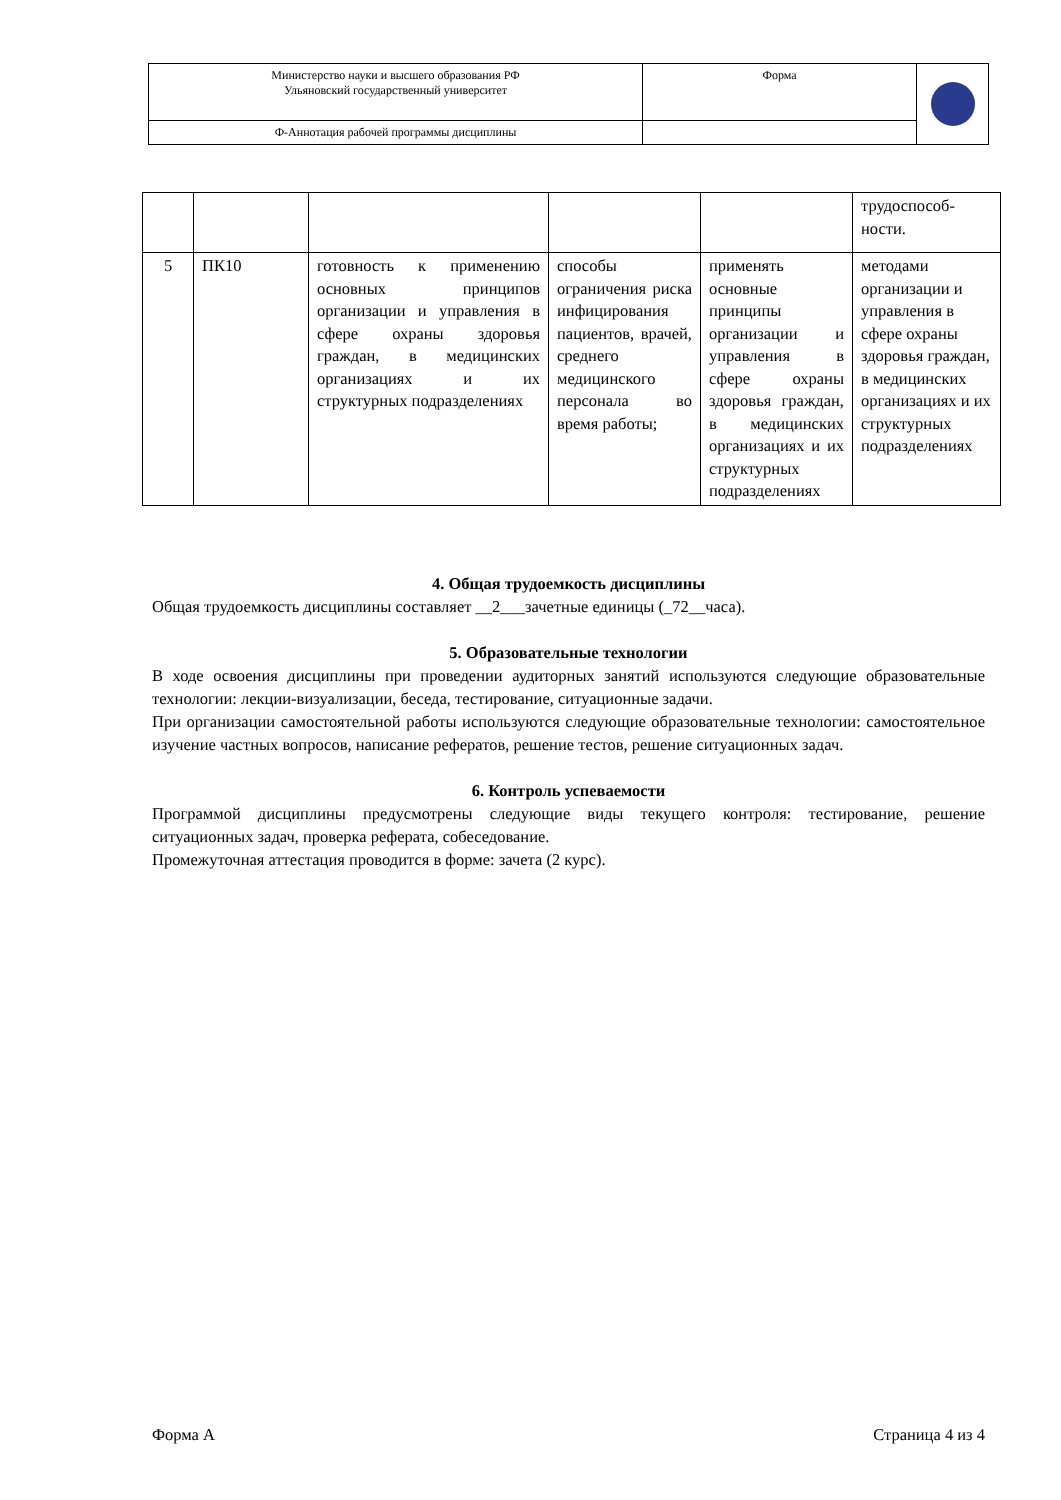| Министерство науки и высшего образования РФ Ульяновский государственный университет | Форма | |
| Ф-Аннотация рабочей программы дисциплины | | |
| | | | | | трудоспособ- ности. |
| 5 | ПК10 | готовность к применению основных принципов организации и управления в сфере охраны здоровья граждан, в медицинских организациях и их структурных подразделениях | способы ограничения риска инфицирования пациентов, врачей, среднего медицинского персонала во время работы; | применять основные принципы организации и управления в сфере охраны здоровья граждан, в медицинских организациях и их структурных подразделениях | методами организации и управления в сфере охраны здоровья граждан, в медицинских организациях и их структурных подразделениях |
4. Общая трудоемкость дисциплины
Общая трудоемкость дисциплины составляет __2___зачетные единицы (_72__часа).
5. Образовательные технологии
В ходе освоения дисциплины при проведении аудиторных занятий используются следующие образовательные технологии: лекции-визуализации, беседа, тестирование, ситуационные задачи.
При организации самостоятельной работы используются следующие образовательные технологии: самостоятельное изучение частных вопросов, написание рефератов, решение тестов, решение ситуационных задач.
6. Контроль успеваемости
Программой дисциплины предусмотрены следующие виды текущего контроля: тестирование, решение ситуационных задач, проверка реферата, собеседование.
Промежуточная аттестация проводится в форме: зачета (2 курс).
Форма А Страница 4 из 4